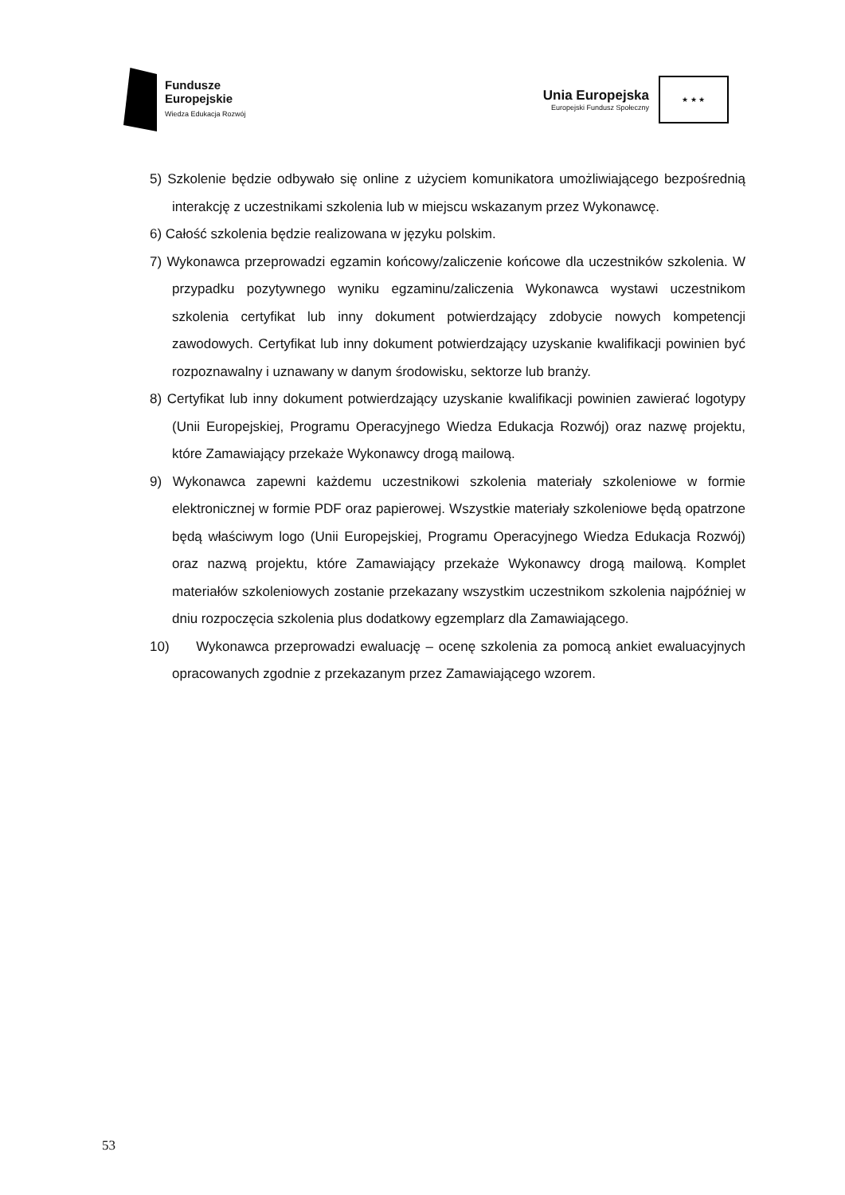Fundusze
Europejskie
Wiedza Edukacja Rozwój
Unia Europejska
Europejski Fundusz Społeczny
★ ★ ★
5) Szkolenie będzie odbywało się online z użyciem komunikatora umożliwiającego bezpośrednią interakcję z uczestnikami szkolenia lub w miejscu wskazanym przez Wykonawcę.
6) Całość szkolenia będzie realizowana w języku polskim.
7) Wykonawca przeprowadzi egzamin końcowy/zaliczenie końcowe dla uczestników szkolenia. W przypadku pozytywnego wyniku egzaminu/zaliczenia Wykonawca wystawi uczestnikom szkolenia certyfikat lub inny dokument potwierdzający zdobycie nowych kompetencji zawodowych. Certyfikat lub inny dokument potwierdzający uzyskanie kwalifikacji powinien być rozpoznawalny i uznawany w danym środowisku, sektorze lub branży.
8) Certyfikat lub inny dokument potwierdzający uzyskanie kwalifikacji powinien zawierać logotypy (Unii Europejskiej, Programu Operacyjnego Wiedza Edukacja Rozwój) oraz nazwę projektu, które Zamawiający przekaże Wykonawcy drogą mailową.
9) Wykonawca zapewni każdemu uczestnikowi szkolenia materiały szkoleniowe w formie elektronicznej w formie PDF oraz papierowej. Wszystkie materiały szkoleniowe będą opatrzone będą właściwym logo (Unii Europejskiej, Programu Operacyjnego Wiedza Edukacja Rozwój) oraz nazwą projektu, które Zamawiający przekaże Wykonawcy drogą mailową. Komplet materiałów szkoleniowych zostanie przekazany wszystkim uczestnikom szkolenia najpóźniej w dniu rozpoczęcia szkolenia plus dodatkowy egzemplarz dla Zamawiającego.
10) Wykonawca przeprowadzi ewaluację – ocenę szkolenia za pomocą ankiet ewaluacyjnych opracowanych zgodnie z przekazanym przez Zamawiającego wzorem.
53